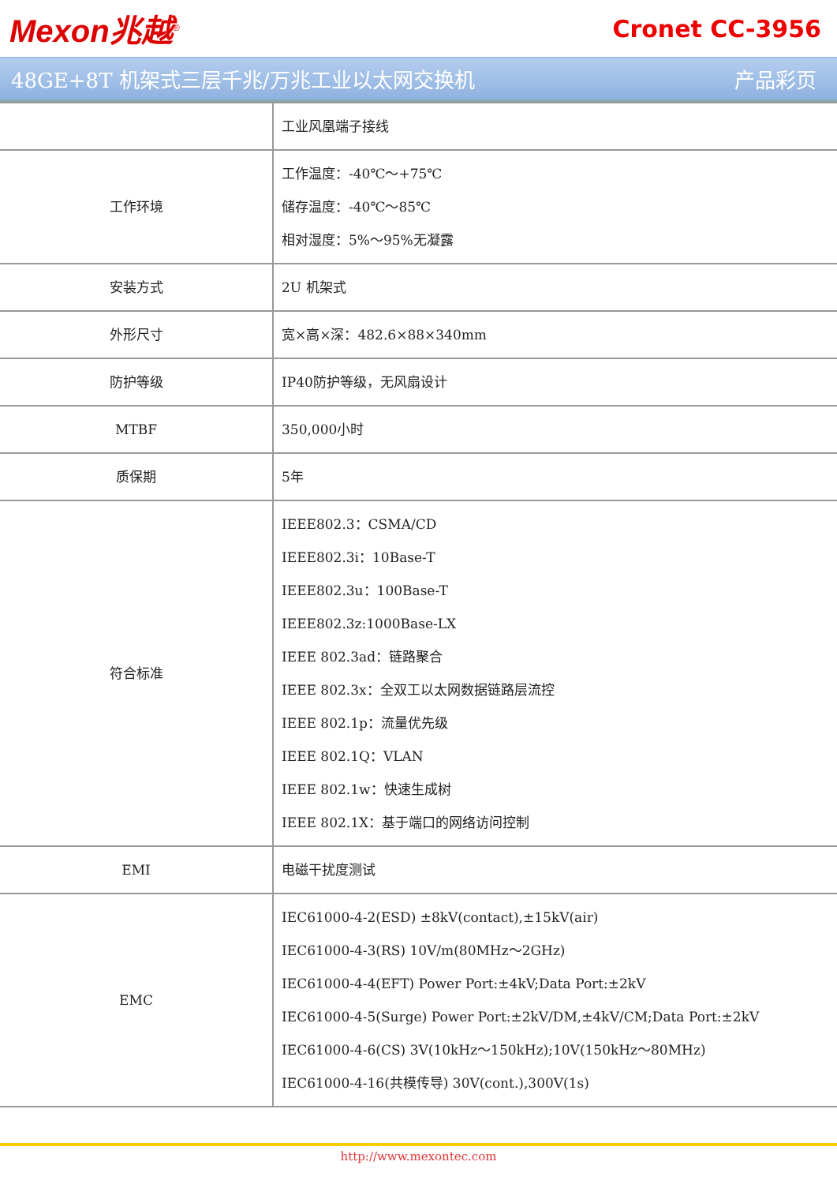Mexon兆越<sup>®</sup>
Cronet CC-3956
48GE+8T 机架式三层千兆/万兆工业以太网交换机 产品彩页
| | 工业风凰端子接线 |
| 工作环境 | 工作温度：-40℃～+75℃ 储存温度：-40℃～85℃ 相对湿度：5%～95%无凝露 |
| 安装方式 | 2U 机架式 |
| 外形尺寸 | 宽×高×深：482.6×88×340mm |
| 防护等级 | IP40防护等级，无风扇设计 |
| MTBF | 350,000小时 |
| 质保期 | 5年 |
| 符合标准 | IEEE802.3：CSMA/CD IEEE802.3i：10Base-T IEEE802.3u：100Base-T IEEE802.3z:1000Base-LX IEEE 802.3ad：链路聚合 IEEE 802.3x：全双工以太网数据链路层流控 IEEE 802.1p：流量优先级 IEEE 802.1Q：VLAN IEEE 802.1w：快速生成树 IEEE 802.1X：基于端口的网络访问控制 |
| EMI | 电磁干扰度测试 |
| EMC | IEC61000-4-2(ESD) ±8kV(contact),±15kV(air) IEC61000-4-3(RS) 10V/m(80MHz～2GHz) IEC61000-4-4(EFT) Power Port:±4kV;Data Port:±2kV IEC61000-4-5(Surge) Power Port:±2kV/DM,±4kV/CM;Data Port:±2kV IEC61000-4-6(CS) 3V(10kHz～150kHz);10V(150kHz～80MHz) IEC61000-4-16(共模传导) 30V(cont.),300V(1s) |
http://www.mexontec.com